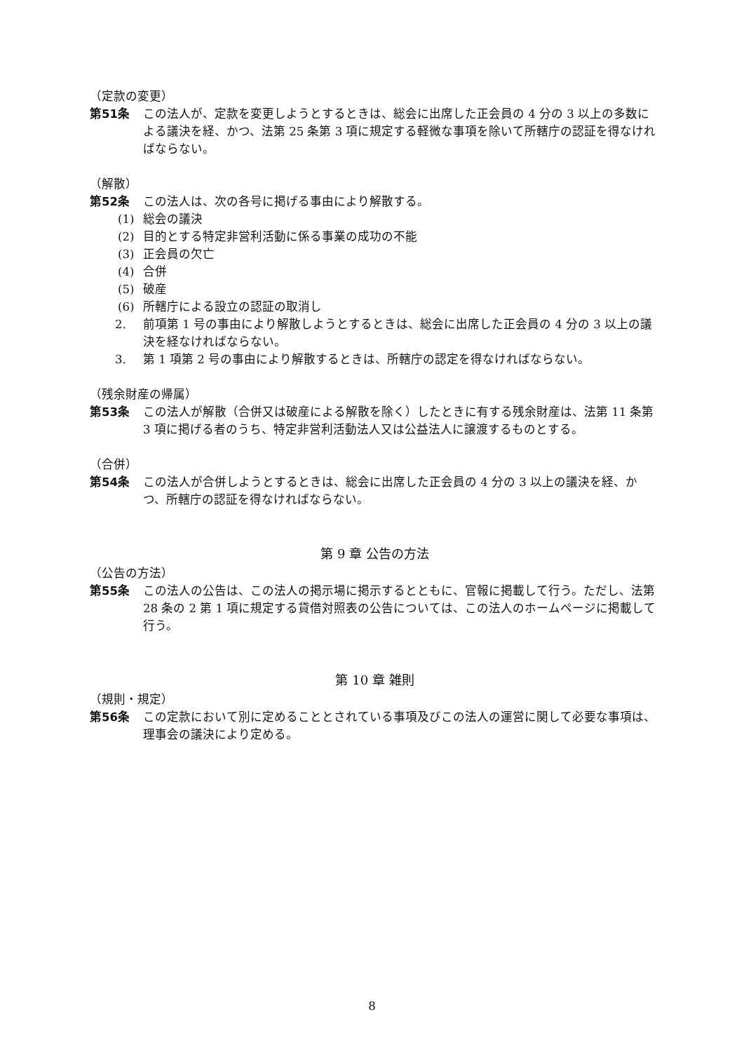（定款の変更）
第51条 この法人が、定款を変更しようとするときは、総会に出席した正会員の 4 分の 3 以上の多数による議決を経、かつ、法第 25 条第 3 項に規定する軽微な事項を除いて所轄庁の認証を得なければならない。
（解散）
第52条 この法人は、次の各号に掲げる事由により解散する。
(1) 総会の議決
(2) 目的とする特定非営利活動に係る事業の成功の不能
(3) 正会員の欠亡
(4) 合併
(5) 破産
(6) 所轄庁による設立の認証の取消し
2. 前項第 1 号の事由により解散しようとするときは、総会に出席した正会員の 4 分の 3 以上の議決を経なければならない。
3. 第 1 項第 2 号の事由により解散するときは、所轄庁の認定を得なければならない。
（残余財産の帰属）
第53条 この法人が解散（合併又は破産による解散を除く）したときに有する残余財産は、法第 11 条第 3 項に掲げる者のうち、特定非営利活動法人又は公益法人に譲渡するものとする。
（合併）
第54条 この法人が合併しようとするときは、総会に出席した正会員の 4 分の 3 以上の議決を経、かつ、所轄庁の認証を得なければならない。
第 9 章 公告の方法
（公告の方法）
第55条 この法人の公告は、この法人の掲示場に掲示するとともに、官報に掲載して行う。ただし、法第 28 条の 2 第 1 項に規定する貸借対照表の公告については、この法人のホームページに掲載して行う。
第 10 章 雑則
（規則・規定）
第56条 この定款において別に定めることとされている事項及びこの法人の運営に関して必要な事項は、理事会の議決により定める。
8